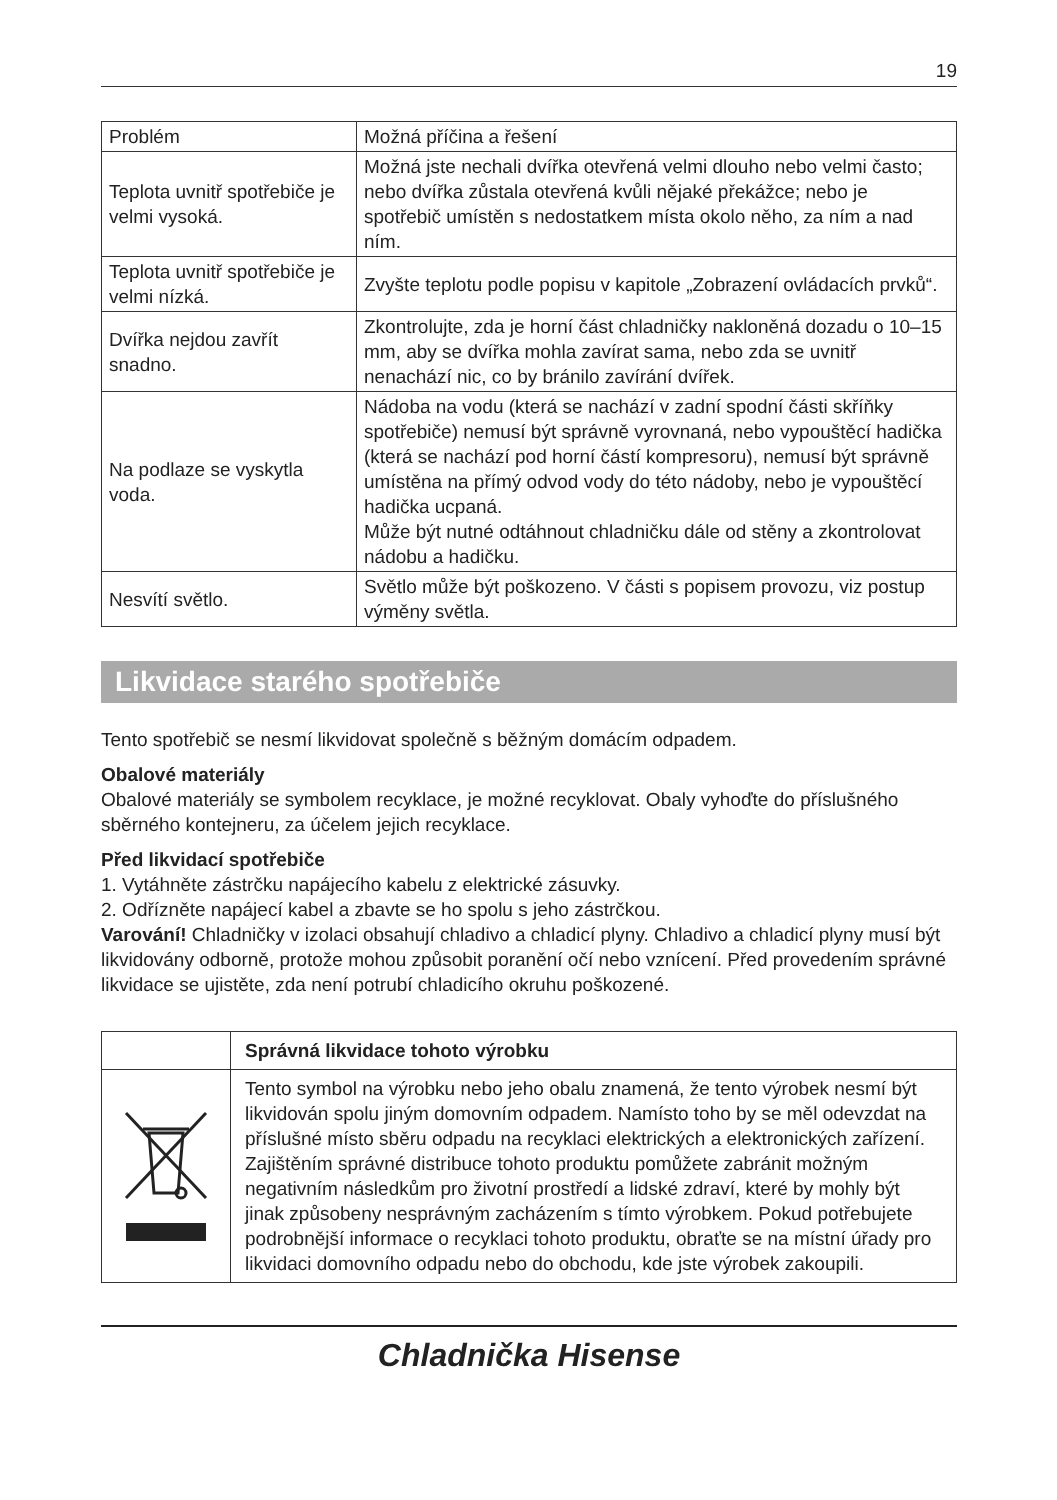19
| Problém | Možná příčina a řešení |
| Teplota uvnitř spotřebiče je velmi vysoká. | Možná jste nechali dvířka otevřená velmi dlouho nebo velmi často; nebo dvířka zůstala otevřená kvůli nějaké překážce; nebo je spotřebič umístěn s nedostatkem místa okolo něho, za ním a nad ním. |
| Teplota uvnitř spotřebiče je velmi nízká. | Zvyšte teplotu podle popisu v kapitole „Zobrazení ovládacích prvků“. |
| Dvířka nejdou zavřít snadno. | Zkontrolujte, zda je horní část chladničky nakloněná dozadu o 10–15 mm, aby se dvířka mohla zavírat sama, nebo zda se uvnitř nenachází nic, co by bránilo zavírání dvířek. |
| Na podlaze se vyskytla voda. | Nádoba na vodu (která se nachází v zadní spodní části skříňky spotřebiče) nemusí být správně vyrovnaná, nebo vypouštěcí hadička (která se nachází pod horní částí kompresoru), nemusí být správně umístěna na přímý odvod vody do této nádoby, nebo je vypouštěcí hadička ucpaná. Může být nutné odtáhnout chladničku dále od stěny a zkontrolovat nádobu a hadičku. |
| Nesvítí světlo. | Světlo může být poškozeno. V části s popisem provozu, viz postup výměny světla. |
Likvidace starého spotřebiče
Tento spotřebič se nesmí likvidovat společně s běžným domácím odpadem.
Obalové materiály
Obalové materiály se symbolem recyklace, je možné recyklovat. Obaly vyhoďte do příslušného sběrného kontejneru, za účelem jejich recyklace.
Před likvidací spotřebiče
1. Vytáhněte zástrčku napájecího kabelu z elektrické zásuvky.
2. Odřízněte napájecí kabel a zbavte se ho spolu s jeho zástrčkou.
Varování! Chladničky v izolaci obsahují chladivo a chladicí plyny. Chladivo a chladicí plyny musí být likvidovány odborně, protože mohou způsobit poranění očí nebo vznícení. Před provedením správné likvidace se ujistěte, zda není potrubí chladicího okruhu poškozené.
| | Správná likvidace tohoto výrobku |
| | Tento symbol na výrobku nebo jeho obalu znamená, že tento výrobek nesmí být likvidován spolu jiným domovním odpadem. Namísto toho by se měl odevzdat na příslušné místo sběru odpadu na recyklaci elektrických a elektronických zařízení. Zajištěním správné distribuce tohoto produktu pomůžete zabránit možným negativním následkům pro životní prostředí a lidské zdraví, které by mohly být jinak způsobeny nesprávným zacházením s tímto výrobkem. Pokud potřebujete podrobnější informace o recyklaci tohoto produktu, obraťte se na místní úřady pro likvidaci domovního odpadu nebo do obchodu, kde jste výrobek zakoupili. |
Chladnička Hisense